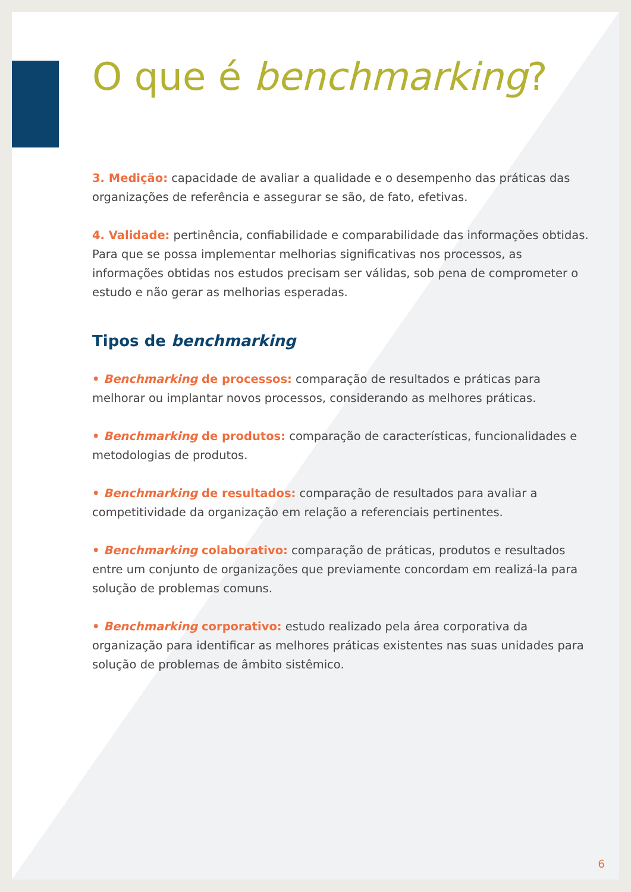O que é benchmarking?
3. Medição: capacidade de avaliar a qualidade e o desempenho das práticas das organizações de referência e assegurar se são, de fato, efetivas.
4. Validade: pertinência, confiabilidade e comparabilidade das informações obtidas. Para que se possa implementar melhorias significativas nos processos, as informações obtidas nos estudos precisam ser válidas, sob pena de comprometer o estudo e não gerar as melhorias esperadas.
Tipos de benchmarking
• Benchmarking de processos: comparação de resultados e práticas para melhorar ou implantar novos processos, considerando as melhores práticas.
• Benchmarking de produtos: comparação de características, funcionalidades e metodologias de produtos.
• Benchmarking de resultados: comparação de resultados para avaliar a competitividade da organização em relação a referenciais pertinentes.
• Benchmarking colaborativo: comparação de práticas, produtos e resultados entre um conjunto de organizações que previamente concordam em realizá-la para solução de problemas comuns.
• Benchmarking corporativo: estudo realizado pela área corporativa da organização para identificar as melhores práticas existentes nas suas unidades para solução de problemas de âmbito sistêmico.
6